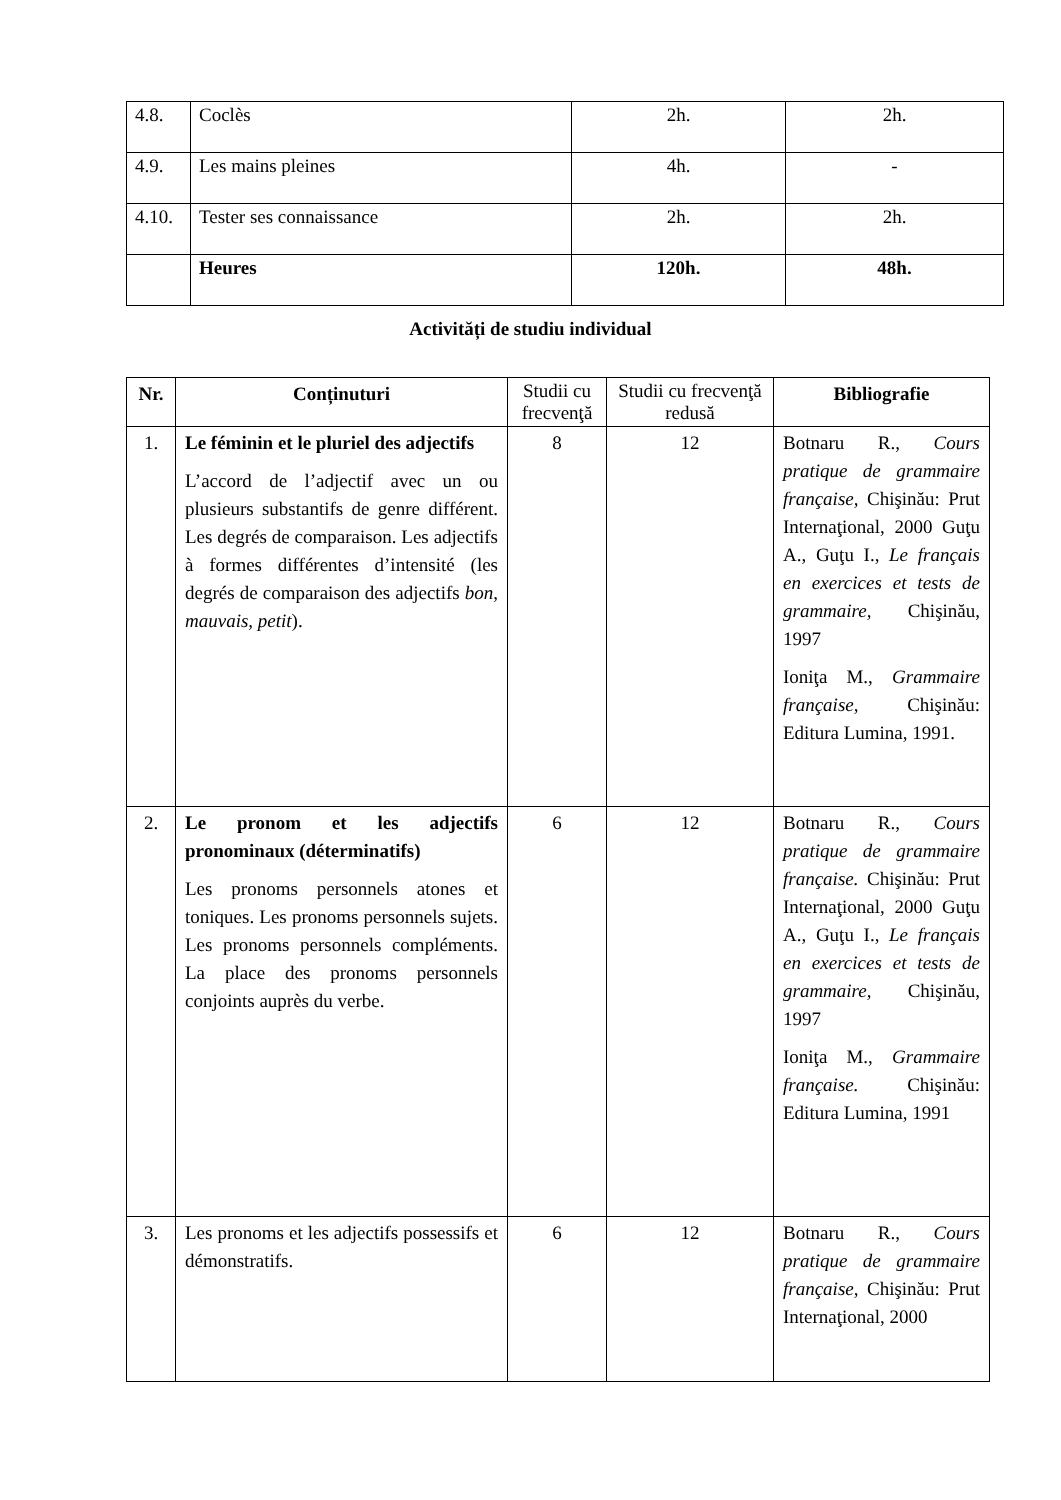| 4.8. | Coclès | 2h. | 2h. |
| 4.9. | Les mains pleines | 4h. | - |
| 4.10. | Tester ses connaissance | 2h. | 2h. |
| | Heures | 120h. | 48h. |
Activități de studiu individual
| Nr. | Conținuturi | Studii cu frecvenţă | Studii cu frecvenţă redusă | Bibliografie |
| --- | --- | --- | --- | --- |
| 1. | Le féminin et le pluriel des adjectifs L’accord de l’adjectif avec un ou plusieurs substantifs de genre différent. Les degrés de comparaison. Les adjectifs à formes différentes d’intensité (les degrés de comparaison des adjectifs bon, mauvais, petit ). | 8 | 12 | Botnaru R., Cours pratique de grammaire française, Chişinău: Prut Internaţional, 2000 Guţu A., Guţu I., Le français en exercices et tests de grammaire, Chişinău, 1997 Ioniţa M., Grammaire française, Chişinău: Editura Lumina, 1991. |
| 2. | Le pronom et les adjectifs pronominaux (déterminatifs) Les pronoms personnels atones et toniques. Les pronoms personnels sujets. Les pronoms personnels compléments. La place des pronoms personnels conjoints auprès du verbe. | 6 | 12 | Botnaru R., Cours pratique de grammaire française. Chişinău: Prut Internaţional, 2000 Guţu A., Guţu I., Le français en exercices et tests de grammaire, Chişinău, 1997 Ioniţa M., Grammaire française. Chişinău: Editura Lumina, 1991 |
| 3. | Les pronoms et les adjectifs possessifs et démonstratifs. | 6 | 12 | Botnaru R., Cours pratique de grammaire française, Chişinău: Prut Internaţional, 2000 |